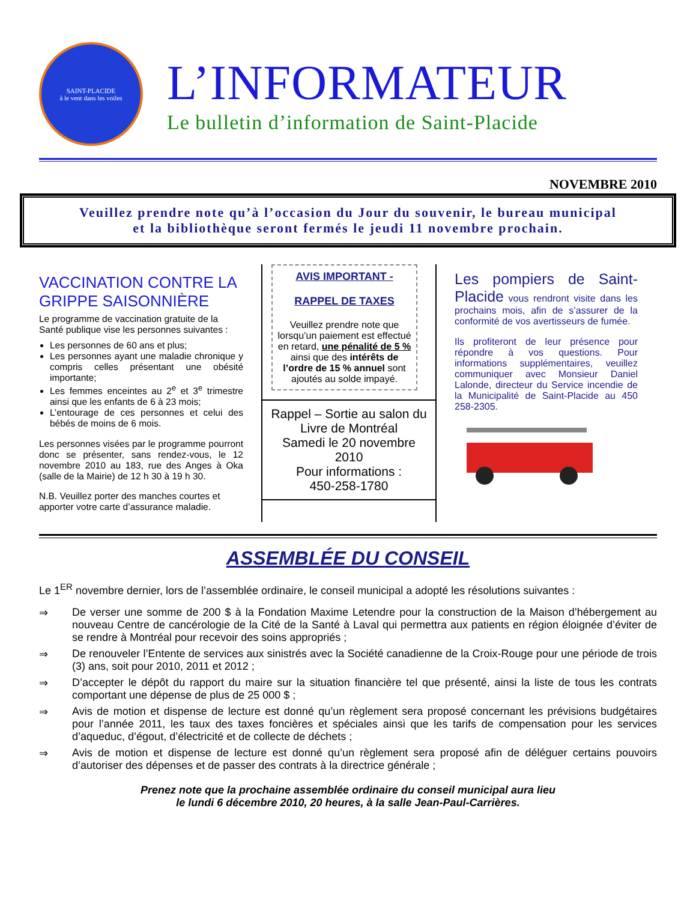SAINT-PLACIDE
à le vent dans les voiles
L’INFORMATEUR
Le bulletin d’information de Saint-Placide
NOVEMBRE 2010
Veuillez prendre note qu’à l’occasion du Jour du souvenir, le bureau municipal
et la bibliothèque seront fermés le jeudi 11 novembre prochain.
VACCINATION CONTRE LA GRIPPE SAISONNIÈRE
Le programme de vaccination gratuite de la Santé publique vise les personnes suivantes :
Les personnes de 60 ans et plus;
Les personnes ayant une maladie chronique y compris celles présentant une obésité importante;
Les femmes enceintes au 2<sup>e</sup> et 3<sup>e</sup> trimestre ainsi que les enfants de 6 à 23 mois;
L’entourage de ces personnes et celui des bébés de moins de 6 mois.
Les personnes visées par le programme pourront donc se présenter, sans rendez-vous, le 12 novembre 2010 au 183, rue des Anges à Oka (salle de la Mairie) de 12 h 30 à 19 h 30.
N.B. Veuillez porter des manches courtes et apporter votre carte d’assurance maladie.
AVIS IMPORTANT -
RAPPEL DE TAXES
Veuillez prendre note que lorsqu’un paiement est effectué en retard, une pénalité de 5 % ainsi que des intérêts de l’ordre de 15 % annuel sont ajoutés au solde impayé.
Rappel – Sortie au salon du Livre de Montréal
Samedi le 20 novembre 2010
Pour informations :
450-258-1780
Les pompiers de Saint-Placide vous rendront visite dans les prochains mois, afin de s’assurer de la conformité de vos avertisseurs de fumée.
Ils profiteront de leur présence pour répondre à vos questions. Pour informations supplémentaires, veuillez communiquer avec Monsieur Daniel Lalonde, directeur du Service incendie de la Municipalité de Saint-Placide au 450 258-2305.
ASSEMBLÉE DU CONSEIL
Le 1<sup>ER</sup> novembre dernier, lors de l’assemblée ordinaire, le conseil municipal a adopté les résolutions suivantes :
⇒ De verser une somme de 200 $ à la Fondation Maxime Letendre pour la construction de la Maison d’hébergement au nouveau Centre de cancérologie de la Cité de la Santé à Laval qui permettra aux patients en région éloignée d’éviter de se rendre à Montréal pour recevoir des soins appropriés ;
⇒ De renouveler l’Entente de services aux sinistrés avec la Société canadienne de la Croix-Rouge pour une période de trois (3) ans, soit pour 2010, 2011 et 2012 ;
⇒ D’accepter le dépôt du rapport du maire sur la situation financière tel que présenté, ainsi la liste de tous les contrats comportant une dépense de plus de 25 000 $ ;
⇒ Avis de motion et dispense de lecture est donné qu’un règlement sera proposé concernant les prévisions budgétaires pour l’année 2011, les taux des taxes foncières et spéciales ainsi que les tarifs de compensation pour les services d’aqueduc, d’égout, d’électricité et de collecte de déchets ;
⇒ Avis de motion et dispense de lecture est donné qu’un règlement sera proposé afin de déléguer certains pouvoirs d’autoriser des dépenses et de passer des contrats à la directrice générale ;
Prenez note que la prochaine assemblée ordinaire du conseil municipal aura lieu
le lundi 6 décembre 2010, 20 heures, à la salle Jean-Paul-Carrières.